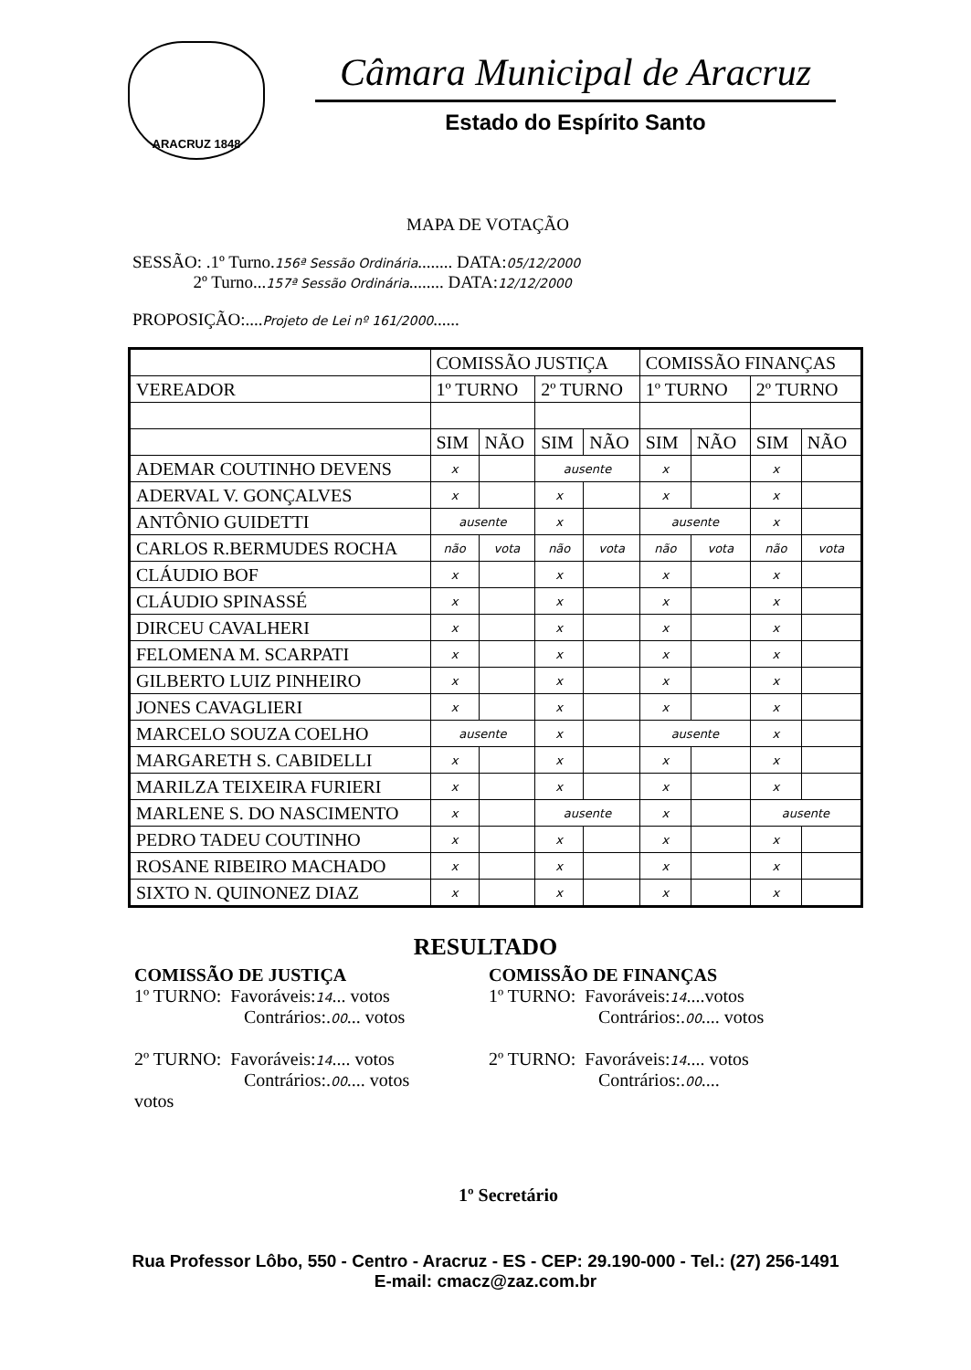ARACRUZ 1848
Câmara Municipal de Aracruz
Estado do Espírito Santo
MAPA DE VOTAÇÃO
SESSÃO: .1º Turno.156ª Sessão Ordinária........ DATA:05/12/2000
2º Turno...157ª Sessão Ordinária........ DATA:12/12/2000
PROPOSIÇÃO:....Projeto de Lei nº 161/2000......
| | COMISSÃO JUSTIÇA | | | | COMISSÃO FINANÇAS | | | |
| --- | --- | --- | --- | --- | --- | --- | --- | --- |
| VEREADOR | 1º TURNO | | 2º TURNO | | 1º TURNO | | 2º TURNO | |
| | SIM | NÃO | SIM | NÃO | SIM | NÃO | SIM | NÃO |
| ADEMAR COUTINHO DEVENS | x | | ausente | | x | | x | |
| ADERVAL V. GONÇALVES | x | | x | | x | | x | |
| ANTÔNIO GUIDETTI | ausente | | x | | ausente | | x | |
| CARLOS R.BERMUDES ROCHA | não | vota | não | vota | não | vota | não | vota |
| CLÁUDIO BOF | x | | x | | x | | x | |
| CLÁUDIO SPINASSÉ | x | | x | | x | | x | |
| DIRCEU CAVALHERI | x | | x | | x | | x | |
| FELOMENA M. SCARPATI | x | | x | | x | | x | |
| GILBERTO LUIZ PINHEIRO | x | | x | | x | | x | |
| JONES CAVAGLIERI | x | | x | | x | | x | |
| MARCELO SOUZA COELHO | ausente | | x | | ausente | | x | |
| MARGARETH S. CABIDELLI | x | | x | | x | | x | |
| MARILZA TEIXEIRA FURIERI | x | | x | | x | | x | |
| MARLENE S. DO NASCIMENTO | x | | ausente | | x | | ausente | |
| PEDRO TADEU COUTINHO | x | | x | | x | | x | |
| ROSANE RIBEIRO MACHADO | x | | x | | x | | x | |
| SIXTO N. QUINONEZ DIAZ | x | | x | | x | | x | |
RESULTADO
COMISSÃO DE JUSTIÇA
1º TURNO: Favoráveis:14... votos
Contrários:.00... votos
2º TURNO: Favoráveis:14.... votos
Contrários:.00.... votos
votos
COMISSÃO DE FINANÇAS
1º TURNO: Favoráveis:14....votos
Contrários:.00.... votos
2º TURNO: Favoráveis:14.... votos
Contrários:.00....
1º Secretário
Rua Professor Lôbo, 550 - Centro - Aracruz - ES - CEP: 29.190-000 - Tel.: (27) 256-1491
E-mail: cmacz@zaz.com.br